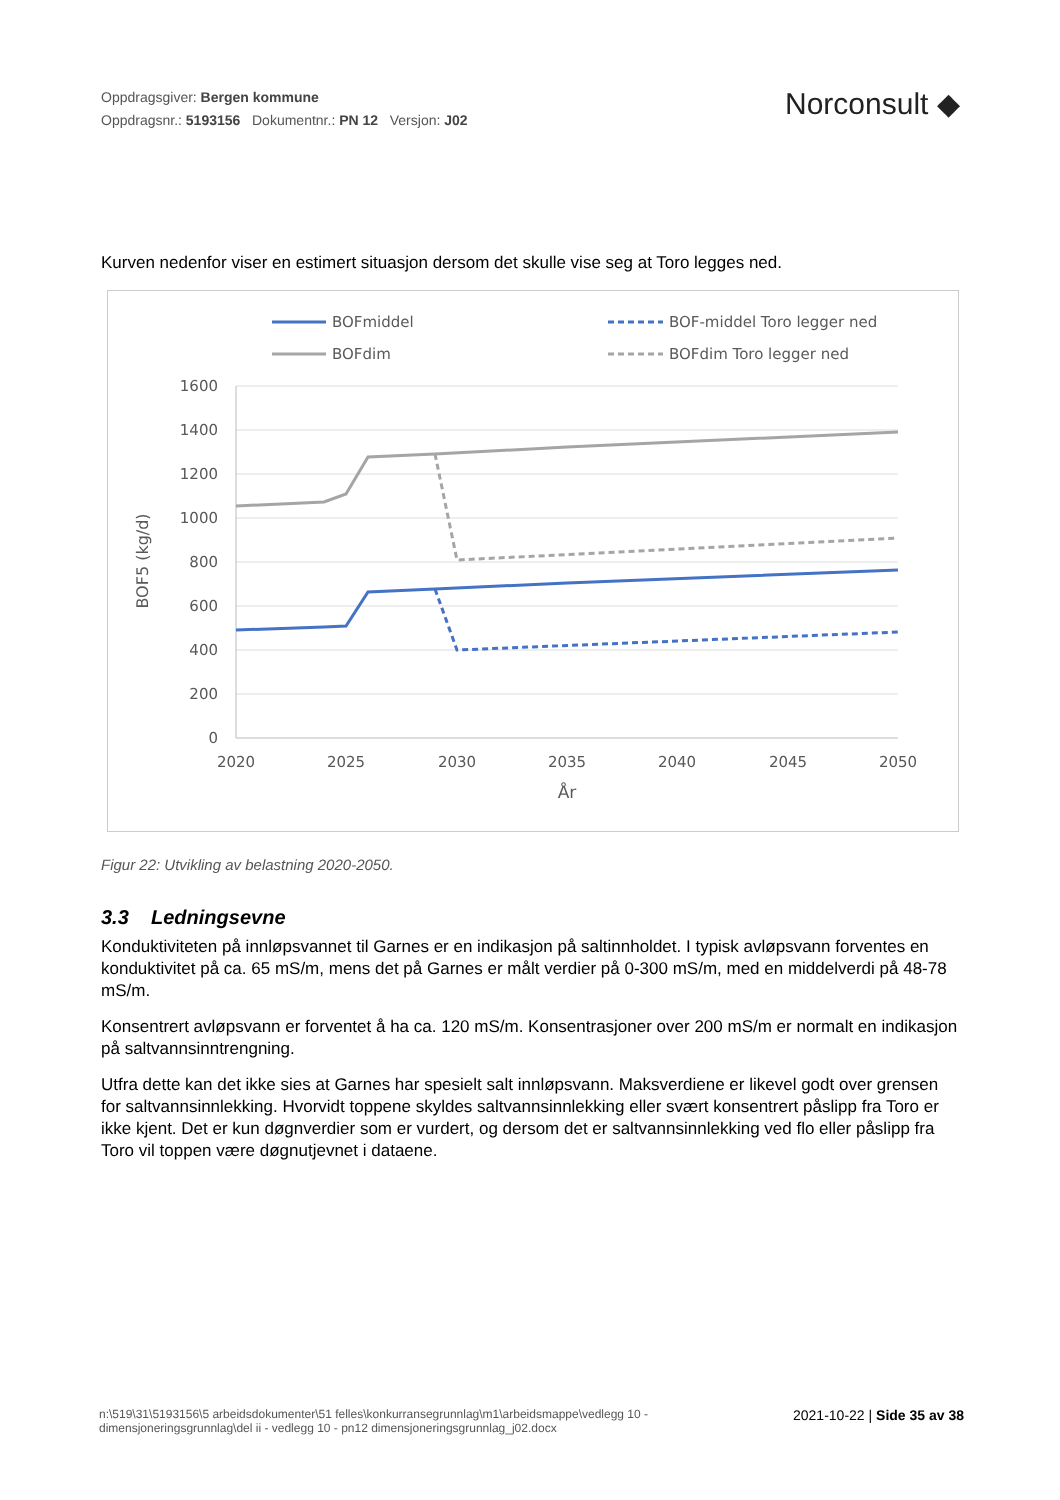Oppdragsgiver: Bergen kommune
Oppdragsnr.: 5193156 Dokumentnr.: PN 12 Versjon: J02
Norconsult ◆
Kurven nedenfor viser en estimert situasjon dersom det skulle vise seg at Toro legges ned.
BOFmiddel
BOF-middel Toro legger ned
BOFdim
BOFdim Toro legger ned
1600
1400
1200
1000
800
600
400
200
0
2020
2025
2030
2035
2040
2045
2050
År
BOF5 (kg/d)
Figur 22: Utvikling av belastning 2020-2050.
3.3 Ledningsevne
Konduktiviteten på innløpsvannet til Garnes er en indikasjon på saltinnholdet. I typisk avløpsvann forventes en konduktivitet på ca. 65 mS/m, mens det på Garnes er målt verdier på 0-300 mS/m, med en middelverdi på 48-78 mS/m.
Konsentrert avløpsvann er forventet å ha ca. 120 mS/m. Konsentrasjoner over 200 mS/m er normalt en indikasjon på saltvannsinntrengning.
Utfra dette kan det ikke sies at Garnes har spesielt salt innløpsvann. Maksverdiene er likevel godt over grensen for saltvannsinnlekking. Hvorvidt toppene skyldes saltvannsinnlekking eller svært konsentrert påslipp fra Toro er ikke kjent. Det er kun døgnverdier som er vurdert, og dersom det er saltvannsinnlekking ved flo eller påslipp fra Toro vil toppen være døgnutjevnet i dataene.
n:\519\31\5193156\5 arbeidsdokumenter\51 felles\konkurransegrunnlag\m1\arbeidsmappe\vedlegg 10 - dimensjoneringsgrunnlag\del ii - vedlegg 10 - pn12 dimensjoneringsgrunnlag_j02.docx
2021-10-22 | Side 35 av 38